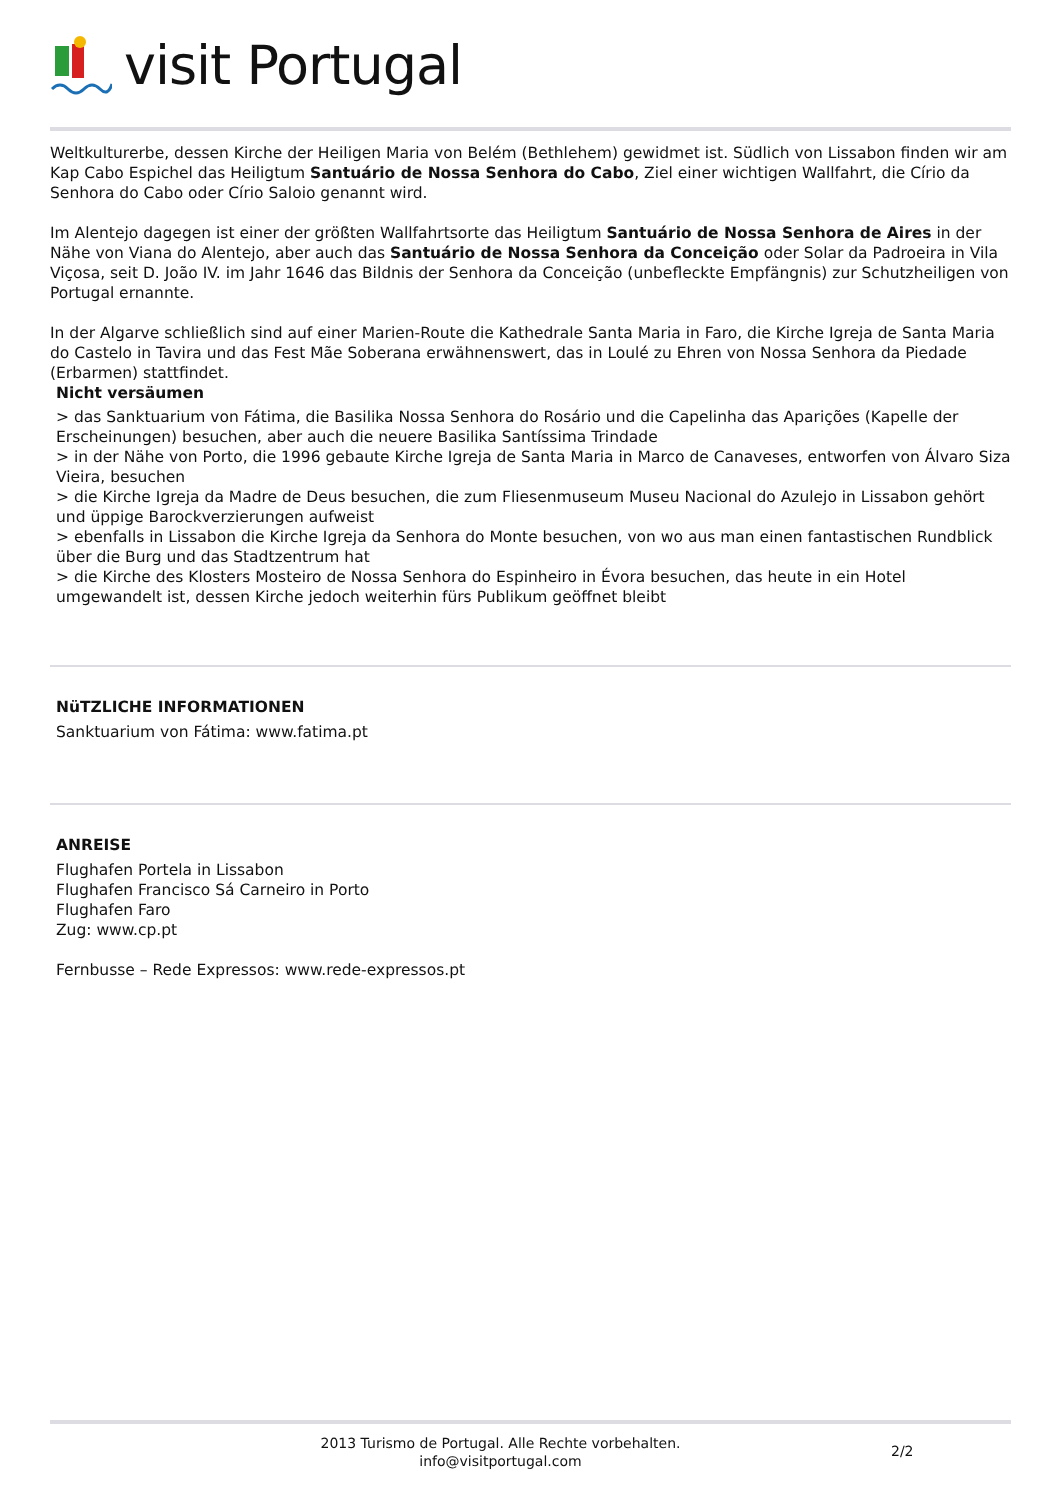visit Portugal
Weltkulturerbe, dessen Kirche der Heiligen Maria von Belém (Bethlehem) gewidmet ist. Südlich von Lissabon finden wir am Kap Cabo Espichel das Heiligtum Santuário de Nossa Senhora do Cabo, Ziel einer wichtigen Wallfahrt, die Círio da Senhora do Cabo oder Círio Saloio genannt wird.
Im Alentejo dagegen ist einer der größten Wallfahrtsorte das Heiligtum Santuário de Nossa Senhora de Aires in der Nähe von Viana do Alentejo, aber auch das Santuário de Nossa Senhora da Conceição oder Solar da Padroeira in Vila Viçosa, seit D. João IV. im Jahr 1646 das Bildnis der Senhora da Conceição (unbefleckte Empfängnis) zur Schutzheiligen von Portugal ernannte.
In der Algarve schließlich sind auf einer Marien-Route die Kathedrale Santa Maria in Faro, die Kirche Igreja de Santa Maria do Castelo in Tavira und das Fest Mãe Soberana erwähnenswert, das in Loulé zu Ehren von Nossa Senhora da Piedade (Erbarmen) stattfindet.
Nicht versäumen
> das Sanktuarium von Fátima, die Basilika Nossa Senhora do Rosário und die Capelinha das Aparições (Kapelle der Erscheinungen) besuchen, aber auch die neuere Basilika Santíssima Trindade
> in der Nähe von Porto, die 1996 gebaute Kirche Igreja de Santa Maria in Marco de Canaveses, entworfen von Álvaro Siza Vieira, besuchen
> die Kirche Igreja da Madre de Deus besuchen, die zum Fliesenmuseum Museu Nacional do Azulejo in Lissabon gehört und üppige Barockverzierungen aufweist
> ebenfalls in Lissabon die Kirche Igreja da Senhora do Monte besuchen, von wo aus man einen fantastischen Rundblick über die Burg und das Stadtzentrum hat
> die Kirche des Klosters Mosteiro de Nossa Senhora do Espinheiro in Évora besuchen, das heute in ein Hotel umgewandelt ist, dessen Kirche jedoch weiterhin fürs Publikum geöffnet bleibt
NüTZLICHE INFORMATIONEN
Sanktuarium von Fátima: www.fatima.pt
ANREISE
Flughafen Portela in Lissabon
Flughafen Francisco Sá Carneiro in Porto
Flughafen Faro
Zug: www.cp.pt
Fernbusse – Rede Expressos: www.rede-expressos.pt
2013 Turismo de Portugal. Alle Rechte vorbehalten.
info@visitportugal.com
2/2